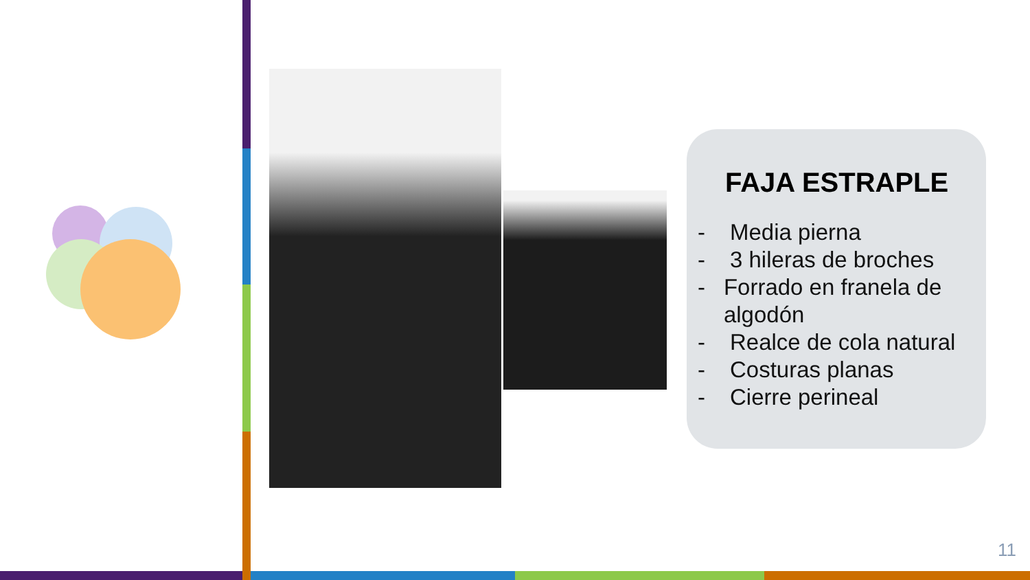FAJA ESTRAPLE
- Media pierna
- 3 hileras de broches
- Forrado en franela de algodón
- Realce de cola natural
- Costuras planas
- Cierre perineal
11